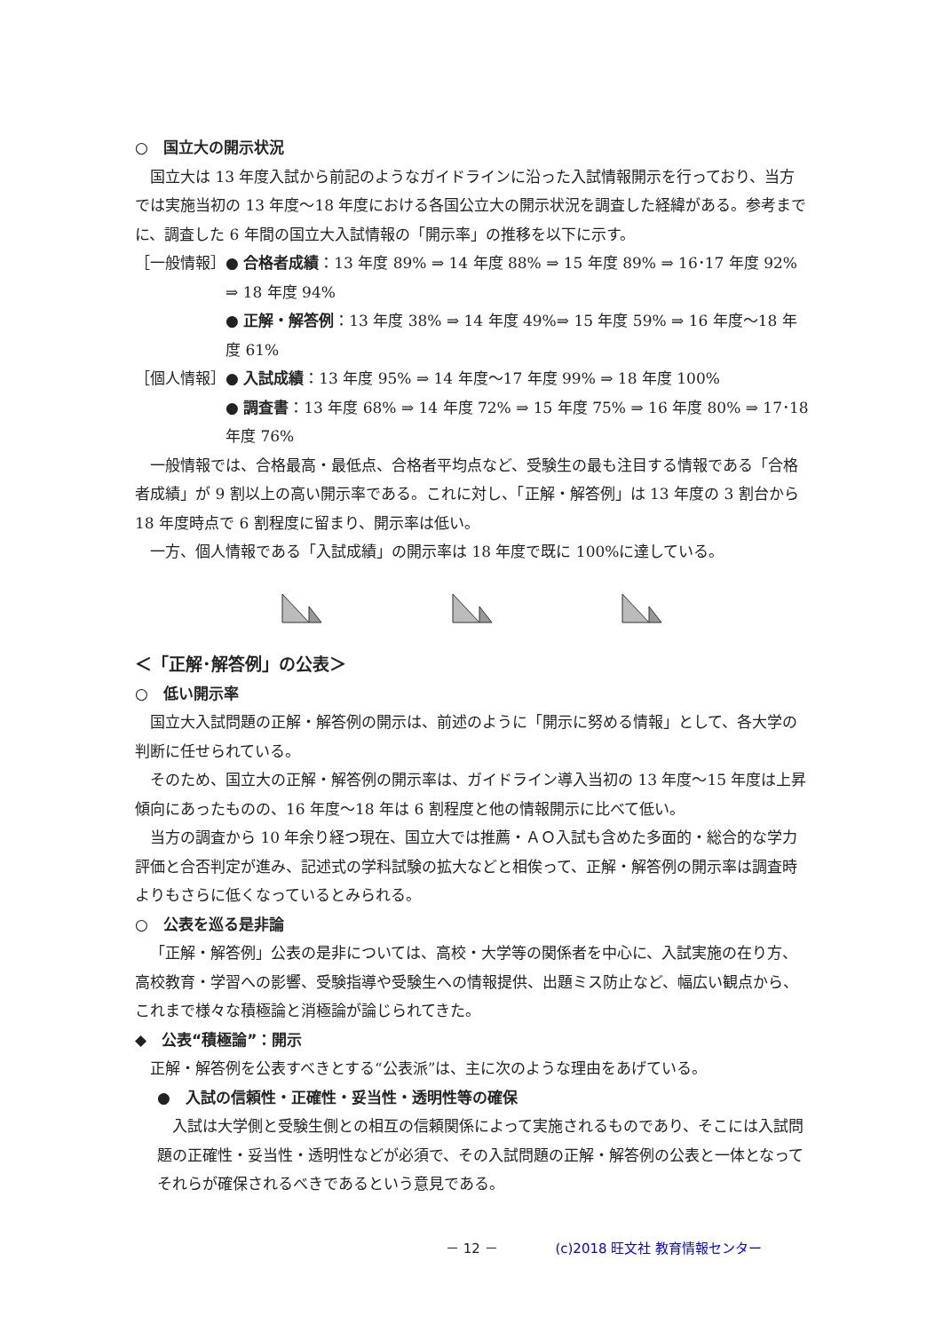○　国立大の開示状況
国立大は 13 年度入試から前記のようなガイドラインに沿った入試情報開示を行っており、当方では実施当初の 13 年度～18 年度における各国公立大の開示状況を調査した経緯がある。参考までに、調査した 6 年間の国立大入試情報の「開示率」の推移を以下に示す。
［一般情報］ ● 合格者成績：13 年度 89% ⇒ 14 年度 88% ⇒ 15 年度 89% ⇒ 16･17 年度 92% ⇒ 18 年度 94%
● 正解・解答例：13 年度 38% ⇒ 14 年度 49%⇒ 15 年度 59% ⇒ 16 年度～18 年度 61%
［個人情報］ ● 入試成績：13 年度 95% ⇒ 14 年度～17 年度 99% ⇒ 18 年度 100%
● 調査書：13 年度 68% ⇒ 14 年度 72% ⇒ 15 年度 75% ⇒ 16 年度 80% ⇒ 17･18 年度 76%
一般情報では、合格最高・最低点、合格者平均点など、受験生の最も注目する情報である「合格者成績」が 9 割以上の高い開示率である。これに対し、「正解・解答例」は 13 年度の 3 割台から 18 年度時点で 6 割程度に留まり、開示率は低い。
一方、個人情報である「入試成績」の開示率は 18 年度で既に 100%に達している。
＜「正解･解答例」の公表＞
○　低い開示率
国立大入試問題の正解・解答例の開示は、前述のように「開示に努める情報」として、各大学の判断に任せられている。
そのため、国立大の正解・解答例の開示率は、ガイドライン導入当初の 13 年度～15 年度は上昇傾向にあったものの、16 年度～18 年は 6 割程度と他の情報開示に比べて低い。
当方の調査から 10 年余り経つ現在、国立大では推薦・ＡＯ入試も含めた多面的・総合的な学力評価と合否判定が進み、記述式の学科試験の拡大などと相俟って、正解・解答例の開示率は調査時よりもさらに低くなっているとみられる。
○　公表を巡る是非論
「正解・解答例」公表の是非については、高校・大学等の関係者を中心に、入試実施の在り方、高校教育・学習への影響、受験指導や受験生への情報提供、出題ミス防止など、幅広い観点から、これまで様々な積極論と消極論が論じられてきた。
◆　公表“積極論”：開示
正解・解答例を公表すべきとする“公表派”は、主に次のような理由をあげている。
●　入試の信頼性・正確性・妥当性・透明性等の確保
入試は大学側と受験生側との相互の信頼関係によって実施されるものであり、そこには入試問題の正確性・妥当性・透明性などが必須で、その入試問題の正解・解答例の公表と一体となってそれらが確保されるべきであるという意見である。
－ 12 － (c)2018 旺文社 教育情報センター